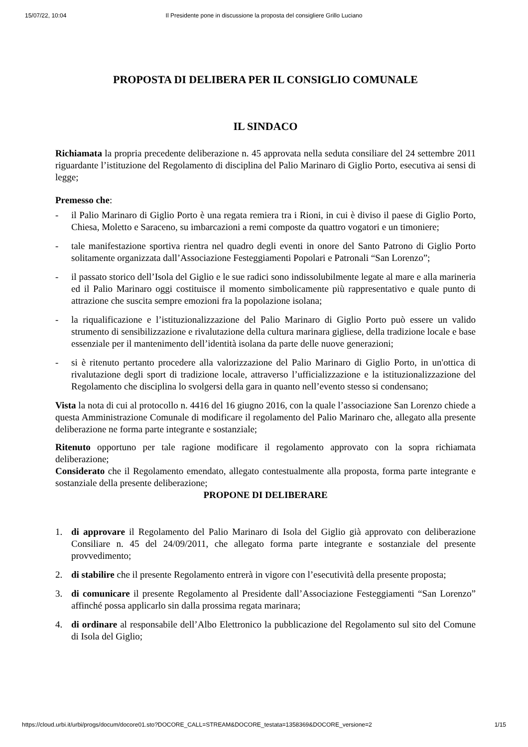15/07/22, 10:04 Il Presidente pone in discussione la proposta del consigliere Grillo Luciano
PROPOSTA DI DELIBERA PER IL CONSIGLIO COMUNALE
IL SINDACO
Richiamata la propria precedente deliberazione n. 45 approvata nella seduta consiliare del 24 settembre 2011 riguardante l’istituzione del Regolamento di disciplina del Palio Marinaro di Giglio Porto, esecutiva ai sensi di legge;
Premesso che:
- il Palio Marinaro di Giglio Porto è una regata remiera tra i Rioni, in cui è diviso il paese di Giglio Porto, Chiesa, Moletto e Saraceno, su imbarcazioni a remi composte da quattro vogatori e un timoniere;
- tale manifestazione sportiva rientra nel quadro degli eventi in onore del Santo Patrono di Giglio Porto solitamente organizzata dall’Associazione Festeggiamenti Popolari e Patronali “San Lorenzo”;
- il passato storico dell’Isola del Giglio e le sue radici sono indissolubilmente legate al mare e alla marineria ed il Palio Marinaro oggi costituisce il momento simbolicamente più rappresentativo e quale punto di attrazione che suscita sempre emozioni fra la popolazione isolana;
- la riqualificazione e l’istituzionalizzazione del Palio Marinaro di Giglio Porto può essere un valido strumento di sensibilizzazione e rivalutazione della cultura marinara gigliese, della tradizione locale e base essenziale per il mantenimento dell’identità isolana da parte delle nuove generazioni;
- si è ritenuto pertanto procedere alla valorizzazione del Palio Marinaro di Giglio Porto, in un'ottica di rivalutazione degli sport di tradizione locale, attraverso l’ufficializzazione e la istituzionalizzazione del Regolamento che disciplina lo svolgersi della gara in quanto nell’evento stesso si condensano;
Vista la nota di cui al protocollo n. 4416 del 16 giugno 2016, con la quale l’associazione San Lorenzo chiede a questa Amministrazione Comunale di modificare il regolamento del Palio Marinaro che, allegato alla presente deliberazione ne forma parte integrante e sostanziale;
Ritenuto opportuno per tale ragione modificare il regolamento approvato con la sopra richiamata deliberazione;
Considerato che il Regolamento emendato, allegato contestualmente alla proposta, forma parte integrante e sostanziale della presente deliberazione;
PROPONE DI DELIBERARE
1. di approvare il Regolamento del Palio Marinaro di Isola del Giglio già approvato con deliberazione Consiliare n. 45 del 24/09/2011, che allegato forma parte integrante e sostanziale del presente provvedimento;
2. di stabilire che il presente Regolamento entrerà in vigore con l’esecutività della presente proposta;
3. di comunicare il presente Regolamento al Presidente dall’Associazione Festeggiamenti “San Lorenzo” affinché possa applicarlo sin dalla prossima regata marinara;
4. di ordinare al responsabile dell’Albo Elettronico la pubblicazione del Regolamento sul sito del Comune di Isola del Giglio;
https://cloud.urbi.it/urbi/progs/docum/docore01.sto?DOCORE_CALL=STREAM&DOCORE_testata=1358369&DOCORE_versione=2 1/15